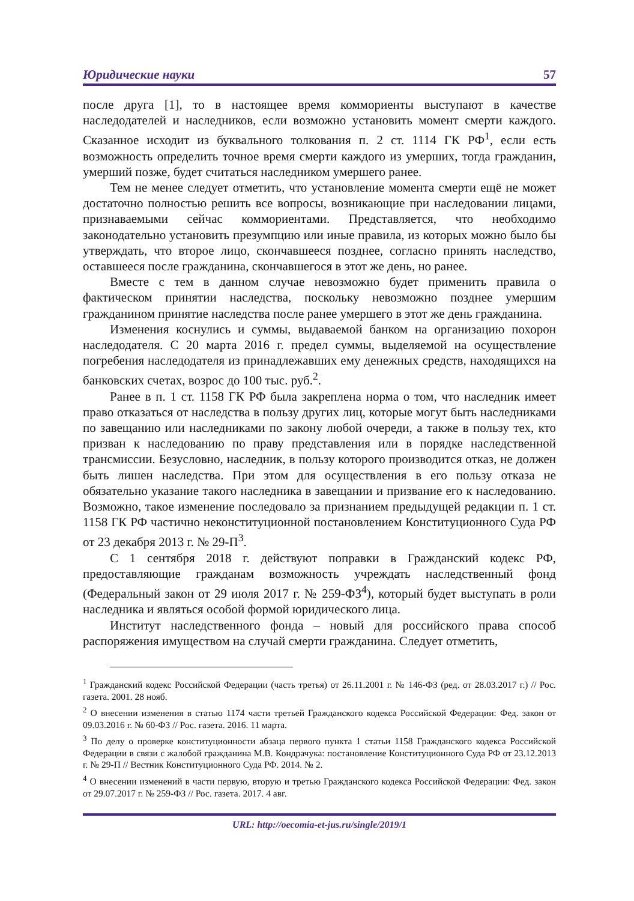Юридические науки 57
после друга [1], то в настоящее время коммориенты выступают в качестве наследодателей и наследников, если возможно установить момент смерти каждого. Сказанное исходит из буквального толкования п. 2 ст. 1114 ГК РФ<sup>1</sup>, если есть возможность определить точное время смерти каждого из умерших, тогда гражданин, умерший позже, будет считаться наследником умершего ранее.
Тем не менее следует отметить, что установление момента смерти ещё не может достаточно полностью решить все вопросы, возникающие при наследовании лицами, признаваемыми сейчас коммориентами. Представляется, что необходимо законодательно установить презумпцию или иные правила, из которых можно было бы утверждать, что второе лицо, скончавшееся позднее, согласно принять наследство, оставшееся после гражданина, скончавшегося в этот же день, но ранее.
Вместе с тем в данном случае невозможно будет применить правила о фактическом принятии наследства, поскольку невозможно позднее умершим гражданином принятие наследства после ранее умершего в этот же день гражданина.
Изменения коснулись и суммы, выдаваемой банком на организацию похорон наследодателя. С 20 марта 2016 г. предел суммы, выделяемой на осуществление погребения наследодателя из принадлежавших ему денежных средств, находящихся на банковских счетах, возрос до 100 тыс. руб.<sup>2</sup>.
Ранее в п. 1 ст. 1158 ГК РФ была закреплена норма о том, что наследник имеет право отказаться от наследства в пользу других лиц, которые могут быть наследниками по завещанию или наследниками по закону любой очереди, а также в пользу тех, кто призван к наследованию по праву представления или в порядке наследственной трансмиссии. Безусловно, наследник, в пользу которого производится отказ, не должен быть лишен наследства. При этом для осуществления в его пользу отказа не обязательно указание такого наследника в завещании и призвание его к наследованию. Возможно, такое изменение последовало за признанием предыдущей редакции п. 1 ст. 1158 ГК РФ частично неконституционной постановлением Конституционного Суда РФ от 23 декабря 2013 г. № 29-П<sup>3</sup>.
С 1 сентября 2018 г. действуют поправки в Гражданский кодекс РФ, предоставляющие гражданам возможность учреждать наследственный фонд (Федеральный закон от 29 июля 2017 г. № 259-ФЗ<sup>4</sup>), который будет выступать в роли наследника и являться особой формой юридического лица.
Институт наследственного фонда – новый для российского права способ распоряжения имуществом на случай смерти гражданина. Следует отметить,
<sup>1</sup> Гражданский кодекс Российской Федерации (часть третья) от 26.11.2001 г. № 146-ФЗ (ред. от 28.03.2017 г.) // Рос. газета. 2001. 28 нояб.
<sup>2</sup> О внесении изменения в статью 1174 части третьей Гражданского кодекса Российской Федерации: Фед. закон от 09.03.2016 г. № 60-ФЗ // Рос. газета. 2016. 11 марта.
<sup>3</sup> По делу о проверке конституционности абзаца первого пункта 1 статьи 1158 Гражданского кодекса Российской Федерации в связи с жалобой гражданина М.В. Кондрачука: постановление Конституционного Суда РФ от 23.12.2013 г. № 29-П // Вестник Конституционного Суда РФ. 2014. № 2.
<sup>4</sup> О внесении изменений в части первую, вторую и третью Гражданского кодекса Российской Федерации: Фед. закон от 29.07.2017 г. № 259-ФЗ // Рос. газета. 2017. 4 авг.
URL: http://oecomia-et-jus.ru/single/2019/1